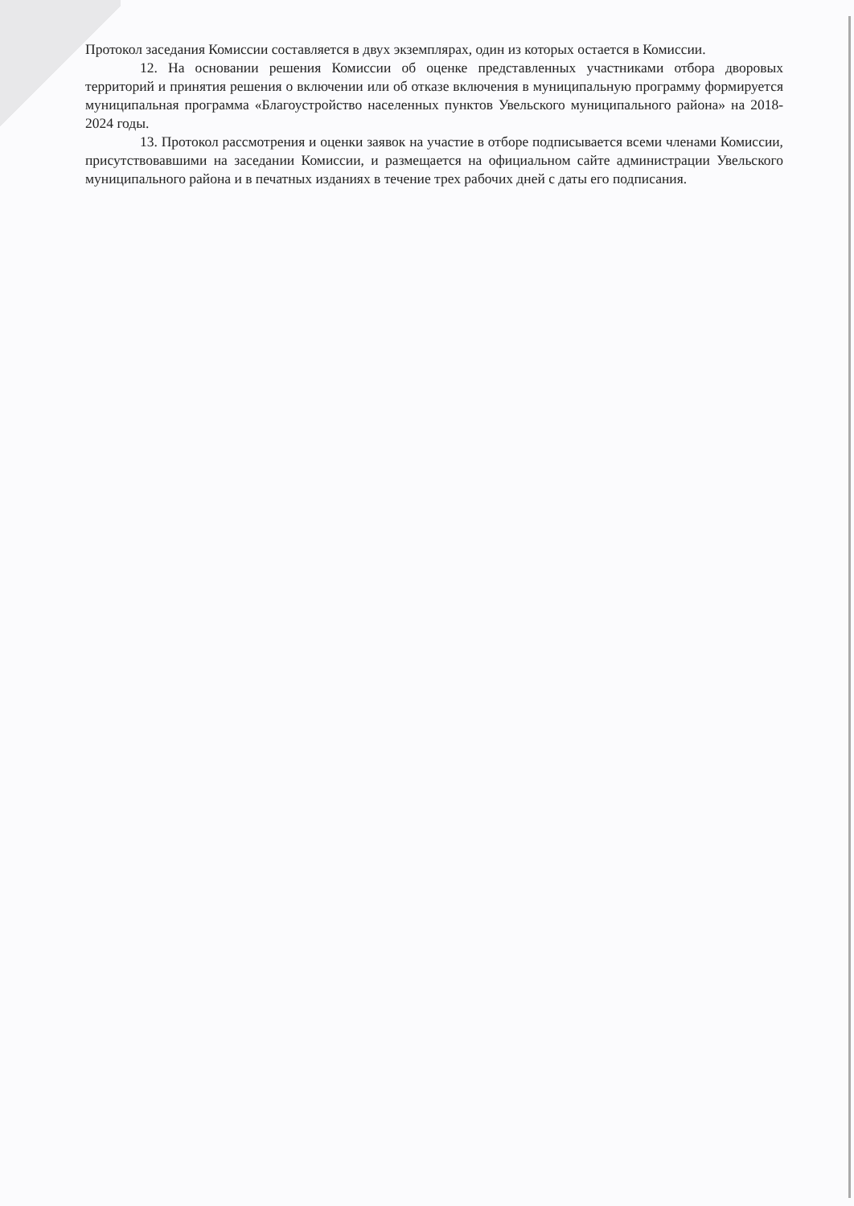Протокол заседания Комиссии составляется в двух экземплярах, один из которых остается в Комиссии.
12. На основании решения Комиссии об оценке представленных участниками отбора дворовых территорий и принятия решения о включении или об отказе включения в муниципальную программу формируется муниципальная программа «Благоустройство населенных пунктов Увельского муниципального района» на 2018-2024 годы.
13. Протокол рассмотрения и оценки заявок на участие в отборе подписывается всеми членами Комиссии, присутствовавшими на заседании Комиссии, и размещается на официальном сайте администрации Увельского муниципального района и в печатных изданиях в течение трех рабочих дней с даты его подписания.